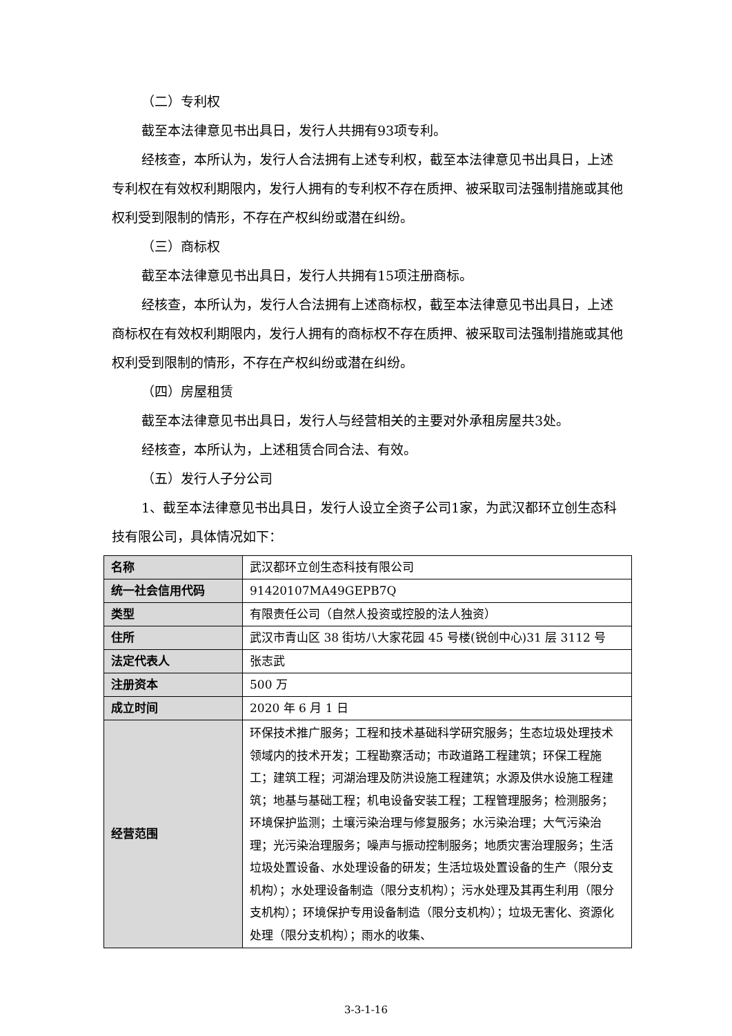（二）专利权
截至本法律意见书出具日，发行人共拥有93项专利。
经核查，本所认为，发行人合法拥有上述专利权，截至本法律意见书出具日，上述专利权在有效权利期限内，发行人拥有的专利权不存在质押、被采取司法强制措施或其他权利受到限制的情形，不存在产权纠纷或潜在纠纷。
（三）商标权
截至本法律意见书出具日，发行人共拥有15项注册商标。
经核查，本所认为，发行人合法拥有上述商标权，截至本法律意见书出具日，上述商标权在有效权利期限内，发行人拥有的商标权不存在质押、被采取司法强制措施或其他权利受到限制的情形，不存在产权纠纷或潜在纠纷。
（四）房屋租赁
截至本法律意见书出具日，发行人与经营相关的主要对外承租房屋共3处。
经核查，本所认为，上述租赁合同合法、有效。
（五）发行人子分公司
1、截至本法律意见书出具日，发行人设立全资子公司1家，为武汉都环立创生态科技有限公司，具体情况如下：
| 名称 | 武汉都环立创生态科技有限公司 |
| 统一社会信用代码 | 91420107MA49GEPB7Q |
| 类型 | 有限责任公司（自然人投资或控股的法人独资） |
| 住所 | 武汉市青山区 38 街坊八大家花园 45 号楼(锐创中心)31 层 3112 号 |
| 法定代表人 | 张志武 |
| 注册资本 | 500 万 |
| 成立时间 | 2020 年 6 月 1 日 |
| 经营范围 | 环保技术推广服务；工程和技术基础科学研究服务；生态垃圾处理技术领域内的技术开发；工程勘察活动；市政道路工程建筑；环保工程施工；建筑工程；河湖治理及防洪设施工程建筑；水源及供水设施工程建筑；地基与基础工程；机电设备安装工程；工程管理服务；检测服务；环境保护监测；土壤污染治理与修复服务；水污染治理；大气污染治理；光污染治理服务；噪声与振动控制服务；地质灾害治理服务；生活垃圾处置设备、水处理设备的研发；生活垃圾处置设备的生产（限分支机构）；水处理设备制造（限分支机构）；污水处理及其再生利用（限分支机构）；环境保护专用设备制造（限分支机构）；垃圾无害化、资源化处理（限分支机构）；雨水的收集、 |
3-3-1-16